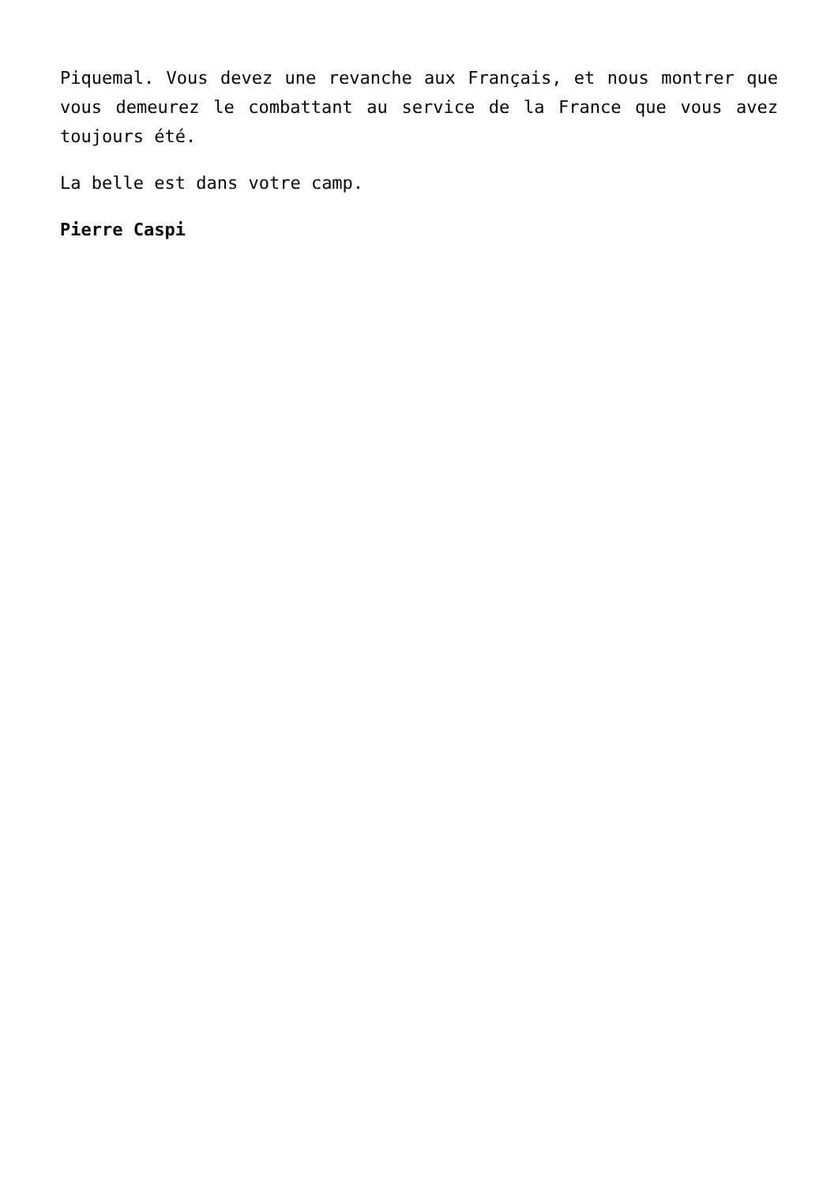Piquemal. Vous devez une revanche aux Français, et nous montrer que vous demeurez le combattant au service de la France que vous avez toujours été.
La belle est dans votre camp.
Pierre Caspi